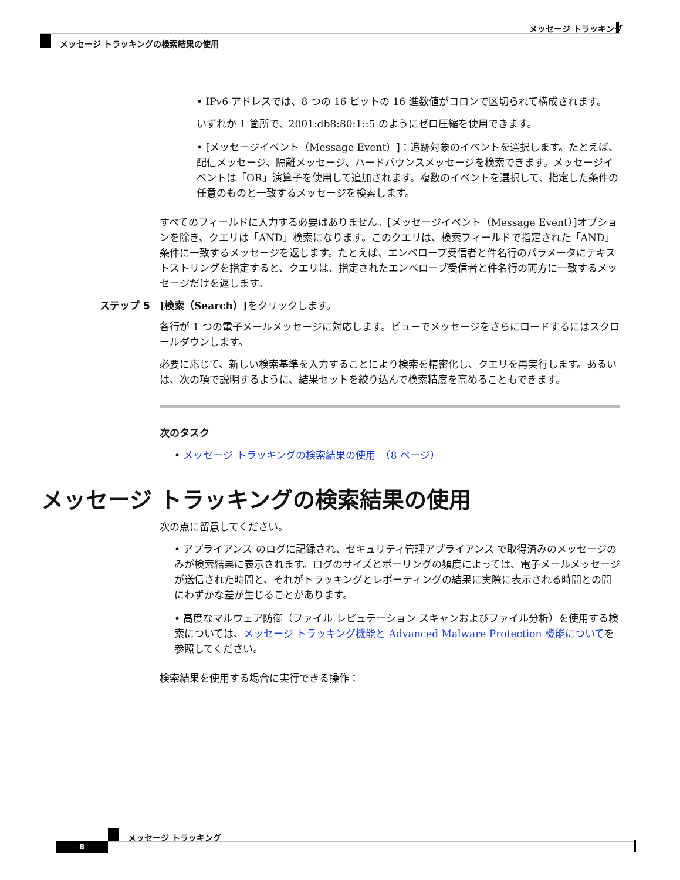メッセージ トラッキング
メッセージ トラッキングの検索結果の使用
• IPv6 アドレスでは、8 つの 16 ビットの 16 進数値がコロンで区切られて構成されます。
いずれか 1 箇所で、2001:db8:80:1::5 のようにゼロ圧縮を使用できます。
• [メッセージイベント（Message Event）]：追跡対象のイベントを選択します。たとえば、配信メッセージ、隔離メッセージ、ハードバウンスメッセージを検索できます。メッセージイベントは「OR」演算子を使用して追加されます。複数のイベントを選択して、指定した条件の任意のものと一致するメッセージを検索します。
すべてのフィールドに入力する必要はありません。[メッセージイベント（Message Event）]オプションを除き、クエリは「AND」検索になります。このクエリは、検索フィールドで指定された「AND」条件に一致するメッセージを返します。たとえば、エンベロープ受信者と件名行のパラメータにテキストストリングを指定すると、クエリは、指定されたエンベロープ受信者と件名行の両方に一致するメッセージだけを返します。
ステップ 5 [検索（Search）]をクリックします。
各行が 1 つの電子メールメッセージに対応します。ビューでメッセージをさらにロードするにはスクロールダウンします。
必要に応じて、新しい検索基準を入力することにより検索を精密化し、クエリを再実行します。あるいは、次の項で説明するように、結果セットを絞り込んで検索精度を高めることもできます。
次のタスク
• メッセージ トラッキングの検索結果の使用　（8 ページ）
メッセージ トラッキングの検索結果の使用
次の点に留意してください。
• アプライアンス のログに記録され、セキュリティ管理アプライアンス で取得済みのメッセージのみが検索結果に表示されます。ログのサイズとポーリングの頻度によっては、電子メールメッセージが送信された時間と、それがトラッキングとレポーティングの結果に実際に表示される時間との間にわずかな差が生じることがあります。
• 高度なマルウェア防御（ファイル レピュテーション スキャンおよびファイル分析）を使用する検索については、メッセージ トラッキング機能と Advanced Malware Protection 機能についてを参照してください。
検索結果を使用する場合に実行できる操作：
メッセージ トラッキング
8